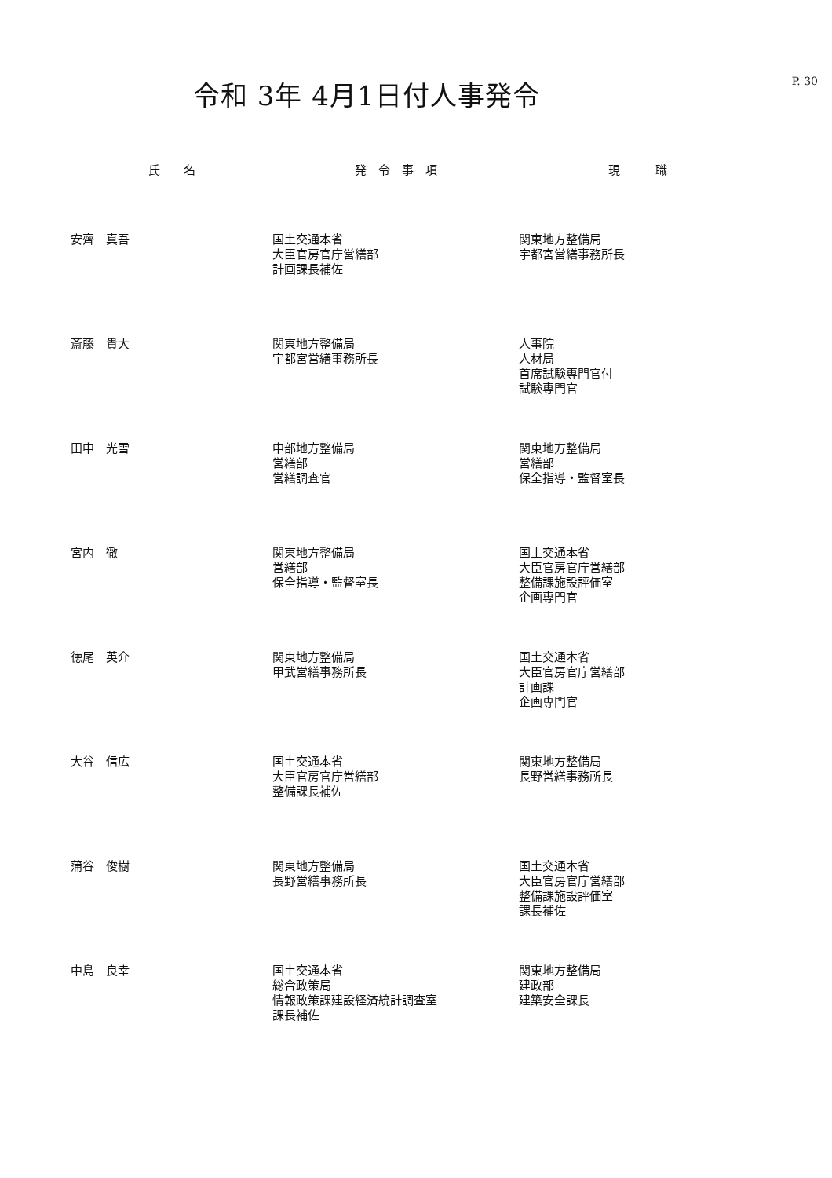P. 30
令和 3年 4月1日付人事発令
| 氏 名 | 発 令 事 項 | 現 職 |
| --- | --- | --- |
| 安齊 真吾 | 国土交通本省 大臣官房官庁営繕部 計画課長補佐 | 関東地方整備局 宇都宮営繕事務所長 |
| 斎藤 貴大 | 関東地方整備局 宇都宮営繕事務所長 | 人事院 人材局 首席試験専門官付 試験専門官 |
| 田中 光雪 | 中部地方整備局 営繕部 営繕調査官 | 関東地方整備局 営繕部 保全指導・監督室長 |
| 宮内 徹 | 関東地方整備局 営繕部 保全指導・監督室長 | 国土交通本省 大臣官房官庁営繕部 整備課施設評価室 企画専門官 |
| 徳尾 英介 | 関東地方整備局 甲武営繕事務所長 | 国土交通本省 大臣官房官庁営繕部 計画課 企画専門官 |
| 大谷 信広 | 国土交通本省 大臣官房官庁営繕部 整備課長補佐 | 関東地方整備局 長野営繕事務所長 |
| 蒲谷 俊樹 | 関東地方整備局 長野営繕事務所長 | 国土交通本省 大臣官房官庁営繕部 整備課施設評価室 課長補佐 |
| 中島 良幸 | 国土交通本省 総合政策局 情報政策課建設経済統計調査室 課長補佐 | 関東地方整備局 建政部 建築安全課長 |